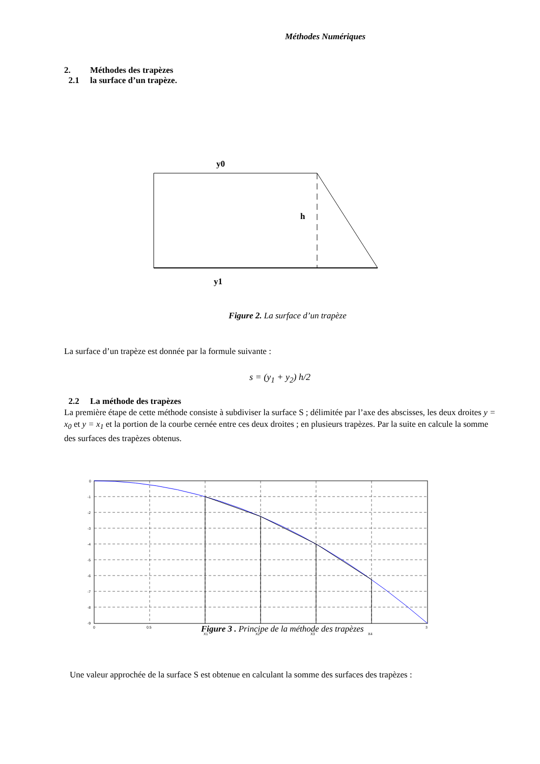Méthodes Numériques
2. Méthodes des trapèzes
2.1 la surface d’un trapèze.
y0
h
y1
Figure 2. La surface d’un trapèze
La surface d’un trapèze est donnée par la formule suivante :
s = (y<sub>1</sub> + y<sub>2</sub>) h/2
2.2 La méthode des trapèzes
La première étape de cette méthode consiste à subdiviser la surface S ; délimitée par l’axe des abscisses, les deux droites y = x<sub>0</sub> et y = x<sub>1</sub> et la portion de la courbe cernée entre ces deux droites ; en plusieurs trapèzes. Par la suite en calcule la somme des surfaces des trapèzes obtenus.
0
-1
-2
-3
-4
-5
-6
-7
-8
-9
0
0.5
3
X1
X2
X3
X4
Figure 3 . Principe de la méthode des trapèzes
Une valeur approchée de la surface S est obtenue en calculant la somme des surfaces des trapèzes :